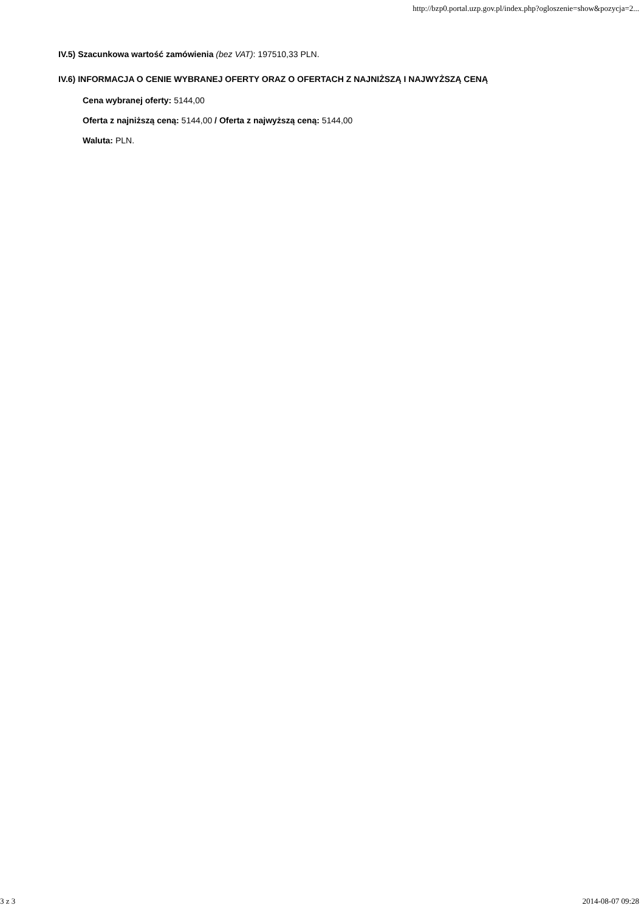http://bzp0.portal.uzp.gov.pl/index.php?ogloszenie=show&pozycja=2...
IV.5) Szacunkowa wartość zamówienia (bez VAT): 197510,33 PLN.
IV.6) INFORMACJA O CENIE WYBRANEJ OFERTY ORAZ O OFERTACH Z NAJNIŻSZĄ I NAJWYŻSZĄ CENĄ
Cena wybranej oferty: 5144,00
Oferta z najniższą ceną: 5144,00 / Oferta z najwyższą ceną: 5144,00
Waluta: PLN.
3 z 3 2014-08-07 09:28